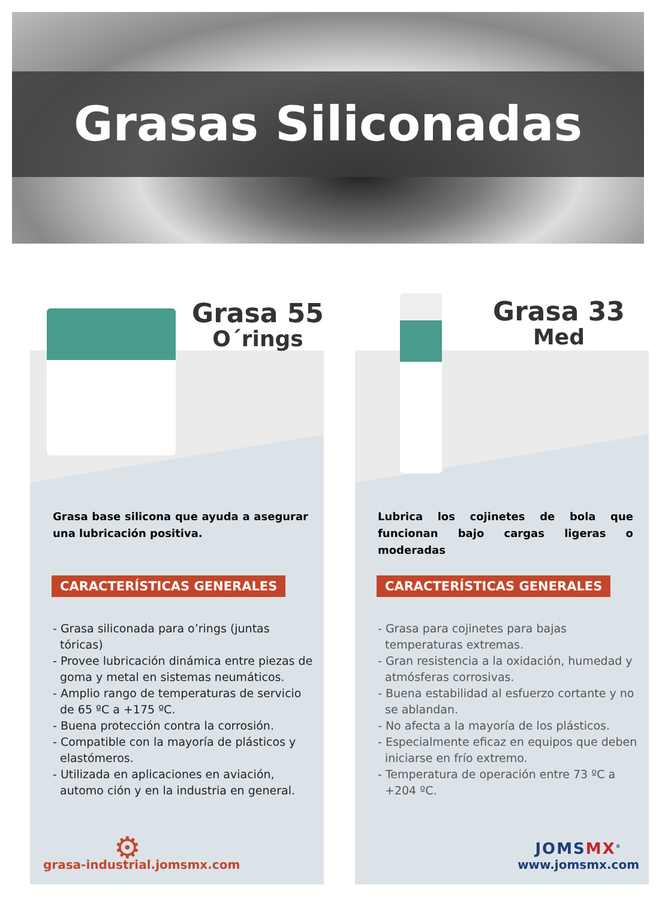Grasas Siliconadas
Grasa 55
O´rings
Grasa base silicona que ayuda a asegurar una lubricación positiva.
CARACTERÍSTICAS GENERALES
- Grasa siliconada para o’rings (juntas tóricas)
- Provee lubricación dinámica entre piezas de goma y metal en sistemas neumáticos.
- Amplio rango de temperaturas de servicio de 65 ºC a +175 ºC.
- Buena protección contra la corrosión.
- Compatible con la mayoría de plásticos y elastómeros.
- Utilizada en aplicaciones en aviación, automo ción y en la industria en general.
⚙
grasa-industrial.jomsmx.com
Grasa 33
Med
Lubrica los cojinetes de bola que funcionan bajo cargas ligeras o moderadas
CARACTERÍSTICAS GENERALES
- Grasa para cojinetes para bajas temperaturas extremas.
- Gran resistencia a la oxidación, humedad y atmósferas corrosivas.
- Buena estabilidad al esfuerzo cortante y no se ablandan.
- No afecta a la mayoría de los plásticos.
- Especialmente eficaz en equipos que deben iniciarse en frío extremo.
- Temperatura de operación entre 73 ºC a +204 ºC.
JOMSMX<sup>®</sup>
www.jomsmx.com